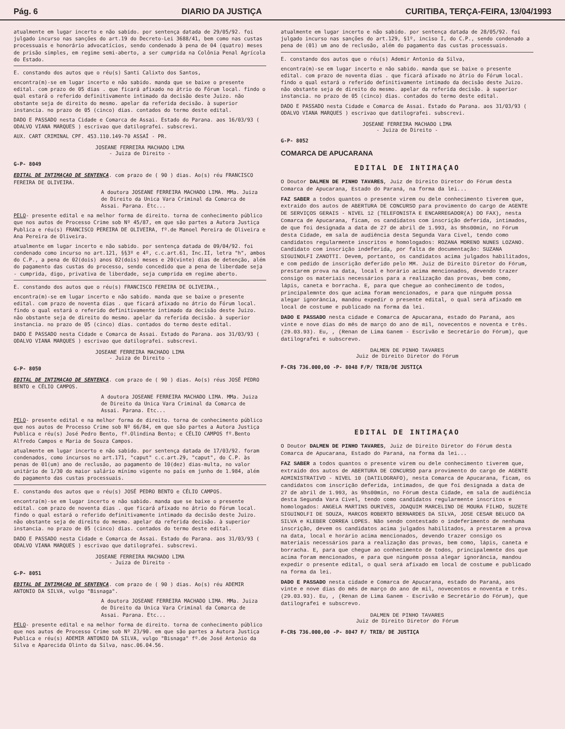Pág. 6 DIARIO DA JUSTIÇA CURITIBA, TERÇA-FEIRA, 13/04/1993
atualmente em lugar incerto e não sabido. por sentença datada de 29/05/92. foi julgado incurso nas sanções do art.19 do Decreto-Lei 3688/41, bem como nas custas processuais e honorário advocatícios, sendo condenado à pena de 04 (quatro) meses de prisão simples, em regime semi-aberto, a ser cumprida na Colônia Penal Agrícola do Estado.
E. constando dos autos que o réu(s) Santi Calixto dos Santos,
encontra(m)-se em lugar incerto e não sabido. manda que se baixe o presente edital. com prazo de 05 dias . que ficará afixado no átrio do Fórum local. findo o qual estará o referido definitivamente intimado da decisão deste Juizo. não obstante seja de direito do mesmo. apelar da referida decisão. à superior instancia. no prazo de 05 (cinco) dias. contados do termo deste edital.
DADO E PASSADO nesta Cidade e Comarca de Assai. Estado do Parana. aos 16/03/93 ( ODALVO VIANA MARQUES ) escrivao que datilografei. subscrevi.
AUX. CART CRIMINAL CPF. 453.110.149-70 ASSAÍ - PR.
JOSEANE FERREIRA MACHADO LIMA
- Juiza de Direito -
G-P- 8049
EDITAL DE INTIMAÇAO DE SENTENÇA. com prazo de ( 90 ) dias. Ao(s) réu FRANCISCO FEREIRA DE OLIVEIRA.
A doutora JOSEANE FERREIRA MACHADO LIMA. MMa. Juiza de Direito da Unica Vara Criminal da Comarca de Assai. Parana. Etc...
PELO- presente edital e na melhor forma de direito. torna de conhecimento público que nos autos de Processo Crime sob Nº 45/87, em que são partes a Autora Justiça Publica e réu(s) FRANCISCO PEREIRA DE OLIVEIRA, fº.de Manoel Pereira de Oliveira e Ana Pereira de Oliveira.
atualmente em lugar incerto e não sabido. por sentença datada de 09/04/92. foi condenado como incurso no art.121, §§3º e 4º, c.c.art.61, Inc.II, letra "h", ambos do C.P., a pena de 02(dois) anos 02(dois) meses e 20(vinte) dias de detenção, além do pagamento das custas do processo, sendo concedido que a pena de liberdade seja - cumprida, digo, privativa de liberdade, seja cumprida em regime aberto.
E. constando dos autos que o réu(s) FRANCISCO FEREIRA DE OLIVEIRA.,
encontra(m)-se em lugar incerto e não sabido. manda que se baixe o presente edital. com prazo de noventa dias . que ficará afixado no átrio do Fórum local. findo o qual estará o referido definitivamente intimado da decisão deste Juizo. não obstante seja de direito do mesmo. apelar da referida decisão. à superior instancia. no prazo de 05 (cinco) dias. contados do termo deste edital.
DADO E PASSADO nesta Cidade e Comarca de Assai. Estado do Parana. aos 31/03/93 ( ODALVO VIANA MARQUES ) escrivao que datilografei. subscrevi.
JOSEANE FERREIRA MACHADO LIMA
- Juiza de Direito -
G-P- 8050
EDITAL DE INTIMAÇAO DE SENTENÇA. com prazo de ( 90 ) dias. Ao(s) réus JOSÉ PEDRO BENTO e CÉLIO CAMPOS.
A doutora JOSEANE FERREIRA MACHADO LIMA. MMa. Juiza de Direito da Unica Vara Criminal da Comarca de Assai. Parana. Etc...
PELO- presente edital e na melhor forma de direito. torna de conhecimento público que nos autos de Processo Crime sob Nº 66/84, em que são partes a Autora Justiça Publica e réu(s) José Pedro Bento, fº.Olindina Bento; e CÉLIO CAMPOS fº.Bento Alfredo Campos e Maria de Souza Campos.
atualmente em lugar incerto e não sabido. por sentença datada de 17/03/92. foram condenados, como incursos no art.171, "caput" c.c.art.29, "caput", do C.P. às penas de 01(um) ano de reclusão, ao pagamento de 10(dez) dias-multa, no valor unitário de 1/30 do maior salário mínimo vigente no país em junho de 1.984, além do pagamento das custas processuais.
E. constando dos autos que o réu(s) JOSÉ PEDRO BENTO e CÉLIO CAMPOS.
encontra(m)-se em lugar incerto e não sabido. manda que se baixe o presente edital. com prazo de noventa dias . que ficará afixado no átrio do Fórum local. findo o qual estará o referido definitivamente intimado da decisão deste Juizo. não obstante seja de direito do mesmo. apelar da referida decisão. à superior instancia. no prazo de 05 (cinco) dias. contados do termo deste edital.
DADO E PASSADO nesta Cidade e Comarca de Assai. Estado do Parana. aos 31/03/93 ( ODALVO VIANA MARQUES ) escrivao que datilografei. subscrevi.
JOSEANE FERREIRA MACHADO LIMA
- Juiza de Direito -
G-P- 8051
EDITAL DE INTIMAÇAO DE SENTENÇA. com prazo de ( 90 ) dias. Ao(s) réu ADEMIR ANTONIO DA SILVA, vulgo "Bisnaga".
A doutora JOSEANE FERREIRA MACHADO LIMA. MMa. Juiza de Direito da Unica Vara Criminal da Comarca de Assai. Parana. Etc...
PELO- presente edital e na melhor forma de direito. torna de conhecimento público que nos autos de Processo Crime sob Nº 23/90. em que são partes a Autora Justiça Publica e réu(s) ADEMIR ANTONIO DA SILVA, vulgo "Bisnaga" fº.de José Antonio da Silva e Aparecida Olinto da Silva, nasc.06.04.56.
atualmente em lugar incerto e não sabido. por sentença datada de 28/05/92. foi julgado incurso nas sanções do art.129, §1º, inciso I, do C.P., sendo condenado a pena de (01) um ano de reclusão, além do pagamento das custas processuais.
E. constando dos autos que o réu(s) Ademir Antonio da Silva,
encontra(m)-se em lugar incerto e não sabido. manda que se baixe o presente edital. com prazo de noventa dias . que ficará afixado no átrio do Fórum local. findo o qual estará o referido definitivamente intimado da decisão deste Juizo. não obstante seja de direito do mesmo. apelar da referida decisão. à superior instancia. no prazo de 05 (cinco) dias. contados do termo deste edital.
DADO E PASSADO nesta Cidade e Comarca de Assai. Estado do Parana. aos 31/03/93 ( ODALVO VIANA MARQUES ) escrivao que datilografei. subscrevi.
JOSEANE FERREIRA MACHADO LIMA
- Juiza de Direito -
G-P- 8052
COMARCA DE APUCARANA
EDITAL DE INTIMAÇAO
O Doutor DALMEN DE PINHO TAVARES, Juiz de Direito Diretor do Fórum desta Comarca de Apucarana, Estado do Paraná, na forma da lei...
FAZ SABER a todos quantos o presente virem ou dele conhecimento tiverem que, extraido dos autos de ABERTURA DE CONCURSO para provimento do cargo de AGENTE DE SERVIÇOS GERAIS - NIVEL 12 (TELEFONISTA E ENCARREGADOR(A) DO FAX), nesta Comarca de Apucarana, ficam, os candidatos com inscrição deferida, intimados, de que foi designada a data de 27 de abril de 1.993, às 9hs00min, no Fórum desta Cidade, em sala de audiência desta Segunda Vara Civel, tendo como candidatos regularmente inscritos e homologados: ROZANA MORENO NUNES LOZANO. Candidato com inscrição indeferida, por falta de documentação: SUZANA SIGUINOLFI ZANOTTI. Devem, portanto, os candidatos acima julgados habilitados, e com pedido de inscrição deferido pelo MM. Juiz de Direito Diretor do Fórum, prestarem prova na data, local e horário acima mencionados, devendo trazer consigo os materiais necessários para a realização das provas, bem como, lápis, caneta e borracha. E, para que chegue ao conhecimento de todos, principalemnte dos que acima foram mencionados, e para que ninguém possa alegar ignorância, mandou expedir o presente edital, o qual será afixado em local de costume e publicado na forma da lei.
DADO E PASSADO nesta cidade e Comarca de Apucarana, estado do Paraná, aos vinte e nove dias do mês de março do ano de mil, novecentos e noventa e três. (29.03.93). Eu, , (Renan de Lima Ganem - Escrivão e Secretário do Fórum), que datilografei e subscrevo.
DALMEN DE PINHO TAVARES
Juiz de Direito Diretor do Fórum
F-CR$ 736.000,00 -P- 8048 F/P/ TRIB/DE JUSTIÇA
EDITAL DE INTIMAÇAO
O Doutor DALMEN DE PINHO TAVARES, Juiz de Direito Diretor do Fórum desta Comarca de Apucarana, Estado do Paraná, na forma da lei...
FAZ SABER a todos quantos o presente virem ou dele conhecimento tiverem que, extraido dos autos de ABERTURA DE CONCURSO para provimento do cargo de AGENTE ADMINISTRATIVO - NIVEL 10 (DATILOGRAFO), nesta Comarca de Apucarana, ficam, os candidatos com inscrição deferida, intimados, de que foi designada a data de 27 de abril de 1.993, às 9hs00min, no Fórum desta Cidade, em sala de audiência desta Segunda Vara Civel, tendo como candidatos regularmente inscritos e homologados: ANGELA MARTINS OURIVES, JOAQUIM MARCELINO DE MOURA FILHO, SUZETE SIGUINOLFI DE SOUZA, MARCOS ROBERTO BERNARDES DA SILVA, JOSE CESAR BELUCO DA SILVA e KLEBER CORREA LOPES. Não sendo contestado o indeferimento de nenhuma inscrição, devem os candidatos acima julgados habilitados, a prestarem a prova na data, local e horário acima mencionados, devendo trazer consigo os materiais necessários para a realização das provas, bem como, lápis, caneta e borracha. E, para que chegue ao conhecimento de todos, principalemnte dos que acima foram mencionados, e para que ninguém possa alegar ignorância, mandou expedir o presente edital, o qual será afixado em local de costume e publicado na forma da lei.
DADO E PASSADO nesta cidade e Comarca de Apucarana, estado do Paraná, aos vinte e nove dias do mês de março do ano de mil, novecentos e noventa e três. (29.03.93). Eu, , (Renan de Lima Ganem - Escrivão e Secretário do Fórum), que datilografei e subscrevo.
DALMEN DE PINHO TAVARES
Juiz de Direito Diretor do Fórum
F-CR$ 736.000,00 -P- 8047 F/ TRIB/ DE JUSTIÇA